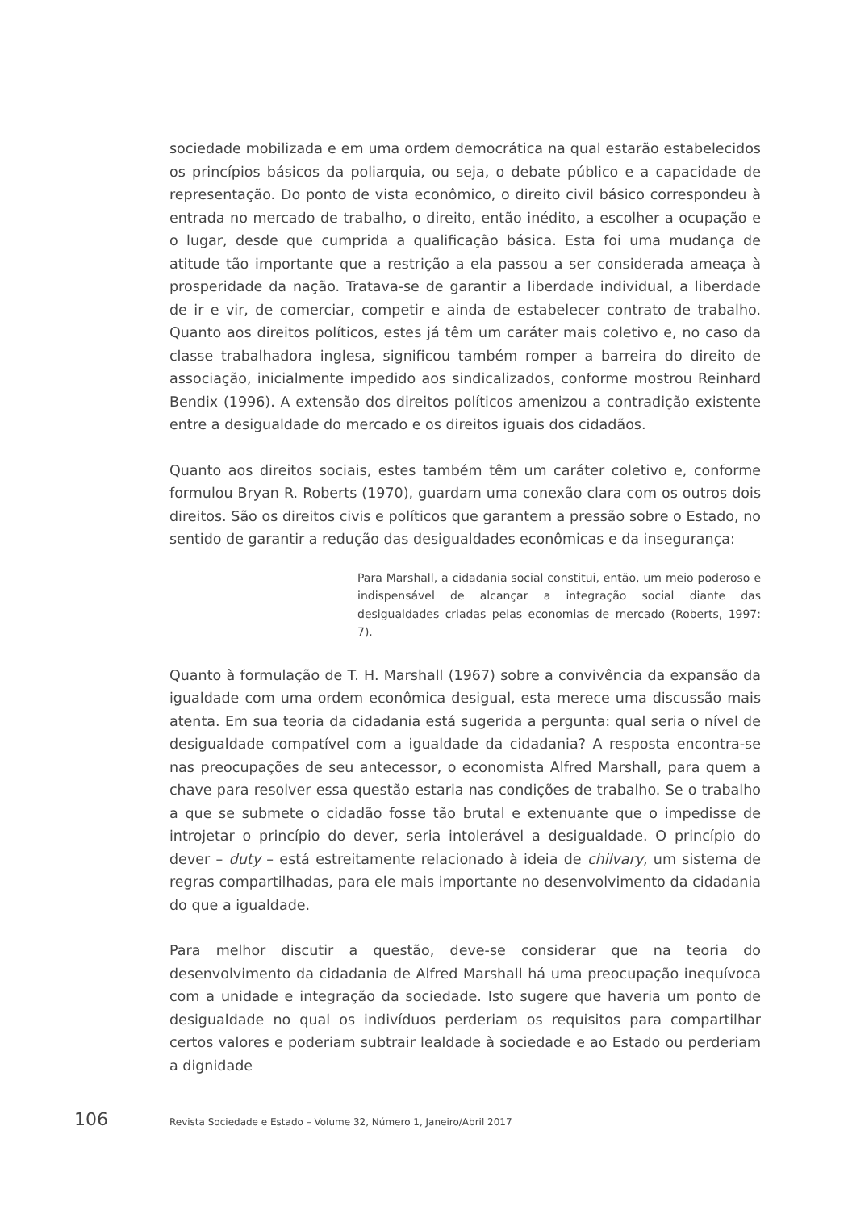sociedade mobilizada e em uma ordem democrática na qual estarão estabelecidos os princípios básicos da poliarquia, ou seja, o debate público e a capacidade de representação. Do ponto de vista econômico, o direito civil básico correspondeu à entrada no mercado de trabalho, o direito, então inédito, a escolher a ocupação e o lugar, desde que cumprida a qualificação básica. Esta foi uma mudança de atitude tão importante que a restrição a ela passou a ser considerada ameaça à prosperidade da nação. Tratava-se de garantir a liberdade individual, a liberdade de ir e vir, de comerciar, competir e ainda de estabelecer contrato de trabalho. Quanto aos direitos políticos, estes já têm um caráter mais coletivo e, no caso da classe trabalhadora inglesa, significou também romper a barreira do direito de associação, inicialmente impedido aos sindicalizados, conforme mostrou Reinhard Bendix (1996). A extensão dos direitos políticos amenizou a contradição existente entre a desigualdade do mercado e os direitos iguais dos cidadãos.
Quanto aos direitos sociais, estes também têm um caráter coletivo e, conforme formulou Bryan R. Roberts (1970), guardam uma conexão clara com os outros dois direitos. São os direitos civis e políticos que garantem a pressão sobre o Estado, no sentido de garantir a redução das desigualdades econômicas e da insegurança:
Para Marshall, a cidadania social constitui, então, um meio poderoso e indispensável de alcançar a integração social diante das desigualdades criadas pelas economias de mercado (Roberts, 1997: 7).
Quanto à formulação de T. H. Marshall (1967) sobre a convivência da expansão da igualdade com uma ordem econômica desigual, esta merece uma discussão mais atenta. Em sua teoria da cidadania está sugerida a pergunta: qual seria o nível de desigualdade compatível com a igualdade da cidadania? A resposta encontra-se nas preocupações de seu antecessor, o economista Alfred Marshall, para quem a chave para resolver essa questão estaria nas condições de trabalho. Se o trabalho a que se submete o cidadão fosse tão brutal e extenuante que o impedisse de introjetar o princípio do dever, seria intolerável a desigualdade. O princípio do dever – duty – está estreitamente relacionado à ideia de chilvary, um sistema de regras compartilhadas, para ele mais importante no desenvolvimento da cidadania do que a igualdade.
Para melhor discutir a questão, deve-se considerar que na teoria do desenvolvimento da cidadania de Alfred Marshall há uma preocupação inequívoca com a unidade e integração da sociedade. Isto sugere que haveria um ponto de desigualdade no qual os indivíduos perderiam os requisitos para compartilhar certos valores e poderiam subtrair lealdade à sociedade e ao Estado ou perderiam a dignidade
106 Revista Sociedade e Estado – Volume 32, Número 1, Janeiro/Abril 2017